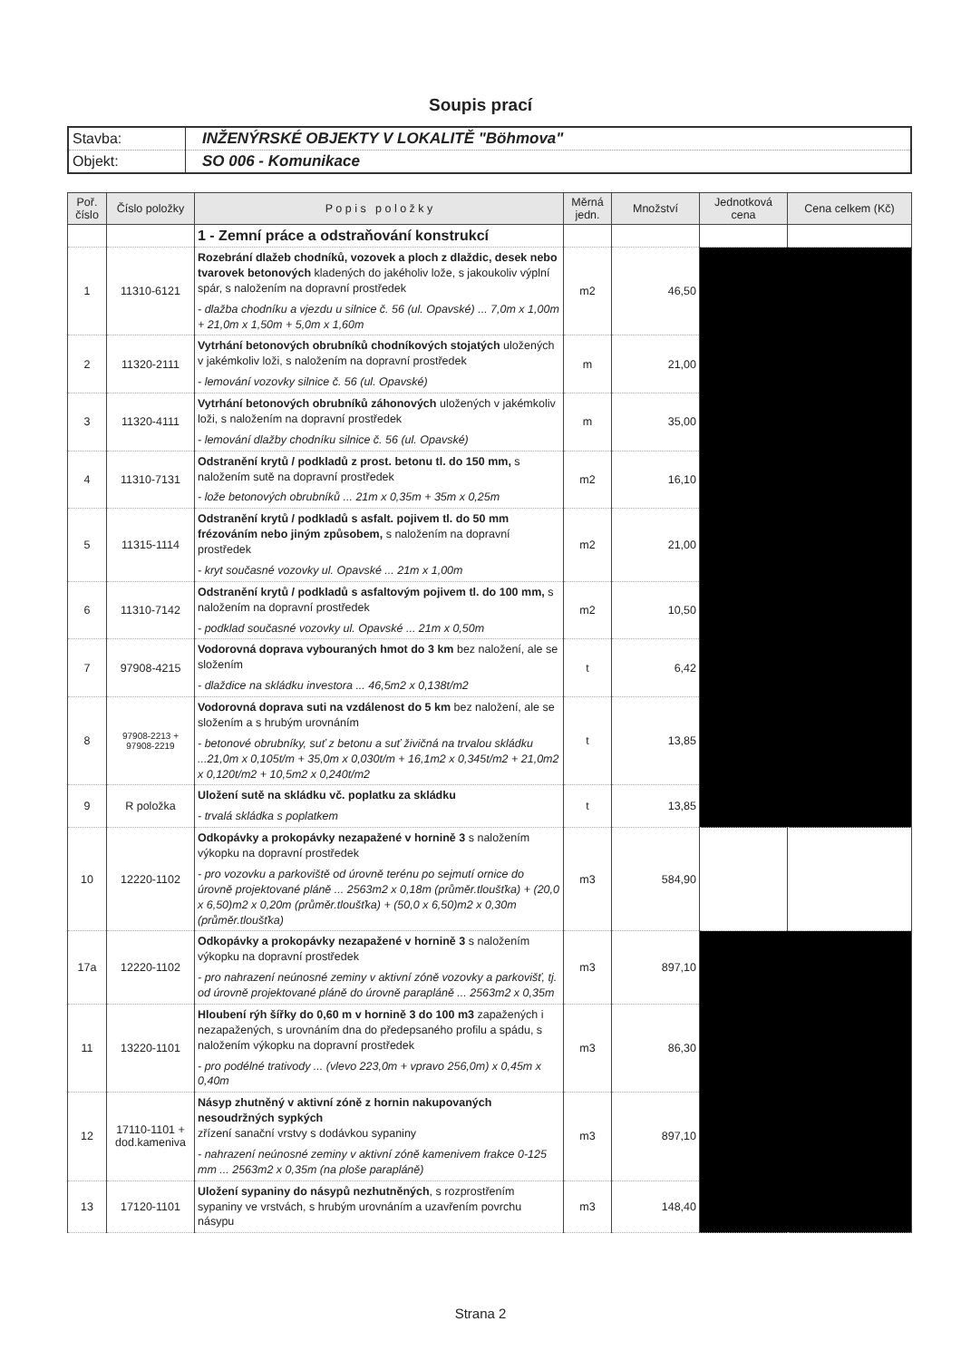Soupis prací
| Stavba: | INŽENÝRSKÉ OBJEKTY V LOKALITĚ "Böhmova" |
| Objekt: | SO 006 - Komunikace |
| Poř. číslo | Číslo položky | P o p i s p o l o ž k y | Měrná jedn. | Množství | Jednotková cena | Cena celkem (Kč) |
| --- | --- | --- | --- | --- | --- | --- |
| | | 1 - Zemní práce a odstraňování konstrukcí | | | | |
| 1 | 11310-6121 | Rozebrání dlažeb chodníků, vozovek a ploch z dlaždic, desek nebo tvarovek betonových kladených do jakéholiv lože, s jakoukoliv výplní spár, s naložením na dopravní prostředek - dlažba chodníku a vjezdu u silnice č. 56 (ul. Opavské) ... 7,0m x 1,00m + 21,0m x 1,50m + 5,0m x 1,60m | m2 | 46,50 | | |
| 2 | 11320-2111 | Vytrhání betonových obrubníků chodníkových stojatých uložených v jakémkoliv loži, s naložením na dopravní prostředek - lemování vozovky silnice č. 56 (ul. Opavské) | m | 21,00 | | |
| 3 | 11320-4111 | Vytrhání betonových obrubníků záhonových uložených v jakémkoliv loži, s naložením na dopravní prostředek - lemování dlažby chodníku silnice č. 56 (ul. Opavské) | m | 35,00 | | |
| 4 | 11310-7131 | Odstranění krytů / podkladů z prost. betonu tl. do 150 mm, s naložením sutě na dopravní prostředek - lože betonových obrubníků ... 21m x 0,35m + 35m x 0,25m | m2 | 16,10 | | |
| 5 | 11315-1114 | Odstranění krytů / podkladů s asfalt. pojivem tl. do 50 mm frézováním nebo jiným způsobem, s naložením na dopravní prostředek - kryt současné vozovky ul. Opavské ... 21m x 1,00m | m2 | 21,00 | | |
| 6 | 11310-7142 | Odstranění krytů / podkladů s asfaltovým pojivem tl. do 100 mm, s naložením na dopravní prostředek - podklad současné vozovky ul. Opavské ... 21m x 0,50m | m2 | 10,50 | | |
| 7 | 97908-4215 | Vodorovná doprava vybouraných hmot do 3 km bez naložení, ale se složením - dlaždice na skládku investora ... 46,5m2 x 0,138t/m2 | t | 6,42 | | |
| 8 | 97908-2213 + 97908-2219 | Vodorovná doprava suti na vzdálenost do 5 km bez naložení, ale se složením a s hrubým urovnáním - betonové obrubníky, suť z betonu a suť živičná na trvalou skládku ...21,0m x 0,105t/m + 35,0m x 0,030t/m + 16,1m2 x 0,345t/m2 + 21,0m2 x 0,120t/m2 + 10,5m2 x 0,240t/m2 | t | 13,85 | | |
| 9 | R položka | Uložení sutě na skládku vč. poplatku za skládku - trvalá skládka s poplatkem | t | 13,85 | | |
| 10 | 12220-1102 | Odkopávky a prokopávky nezapažené v hornině 3 s naložením výkopku na dopravní prostředek - pro vozovku a parkoviště od úrovně terénu po sejmutí ornice do úrovně projektované pláně ... 2563m2 x 0,18m (průměr.tloušťka) + (20,0 x 6,50)m2 x 0,20m (průměr.tloušťka) + (50,0 x 6,50)m2 x 0,30m (průměr.tloušťka) | m3 | 584,90 | | |
| 17a | 12220-1102 | Odkopávky a prokopávky nezapažené v hornině 3 s naložením výkopku na dopravní prostředek - pro nahrazení neúnosné zeminy v aktivní zóně vozovky a parkovišť, tj. od úrovně projektované pláně do úrovně parapláně ... 2563m2 x 0,35m | m3 | 897,10 | | |
| 11 | 13220-1101 | Hloubení rýh šířky do 0,60 m v hornině 3 do 100 m3 zapažených i nezapažených, s urovnáním dna do předepsaného profilu a spádu, s naložením výkopku na dopravní prostředek - pro podélné trativody ... (vlevo 223,0m + vpravo 256,0m) x 0,45m x 0,40m | m3 | 86,30 | | |
| 12 | 17110-1101 + dod.kameniva | Násyp zhutněný v aktivní zóně z hornin nakupovaných nesoudržných sypkých zřízení sanační vrstvy s dodávkou sypaniny - nahrazení neúnosné zeminy v aktivní zóně kamenivem frakce 0-125 mm ... 2563m2 x 0,35m (na ploše parapláně) | m3 | 897,10 | | |
| 13 | 17120-1101 | Uložení sypaniny do násypů nezhutněných , s rozprostřením sypaniny ve vrstvách, s hrubým urovnáním a uzavřením povrchu násypu | m3 | 148,40 | | |
Strana 2